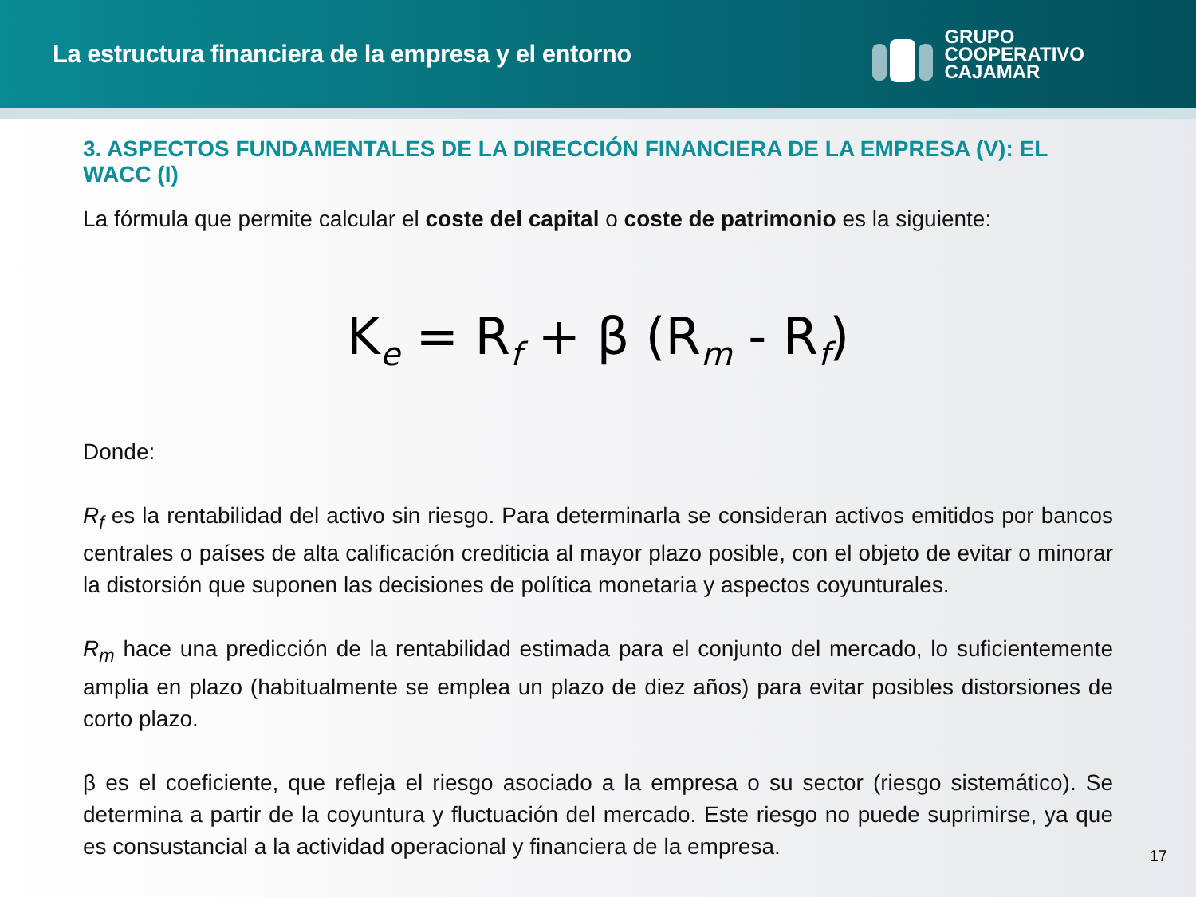La estructura financiera de la empresa y el entorno
GRUPO
COOPERATIVO
CAJAMAR
3. ASPECTOS FUNDAMENTALES DE LA DIRECCIÓN FINANCIERA DE LA EMPRESA (V): EL WACC (I)
La fórmula que permite calcular el coste del capital o coste de patrimonio es la siguiente:
K<sub>e</sub> = R<sub>f</sub> + β (R<sub>m</sub> - R<sub>f</sub>)
Donde:
R<sub>f</sub> es la rentabilidad del activo sin riesgo. Para determinarla se consideran activos emitidos por bancos centrales o países de alta calificación crediticia al mayor plazo posible, con el objeto de evitar o minorar la distorsión que suponen las decisiones de política monetaria y aspectos coyunturales.
R<sub>m</sub> hace una predicción de la rentabilidad estimada para el conjunto del mercado, lo suficientemente amplia en plazo (habitualmente se emplea un plazo de diez años) para evitar posibles distorsiones de corto plazo.
β es el coeficiente, que refleja el riesgo asociado a la empresa o su sector (riesgo sistemático). Se determina a partir de la coyuntura y fluctuación del mercado. Este riesgo no puede suprimirse, ya que es consustancial a la actividad operacional y financiera de la empresa.
17